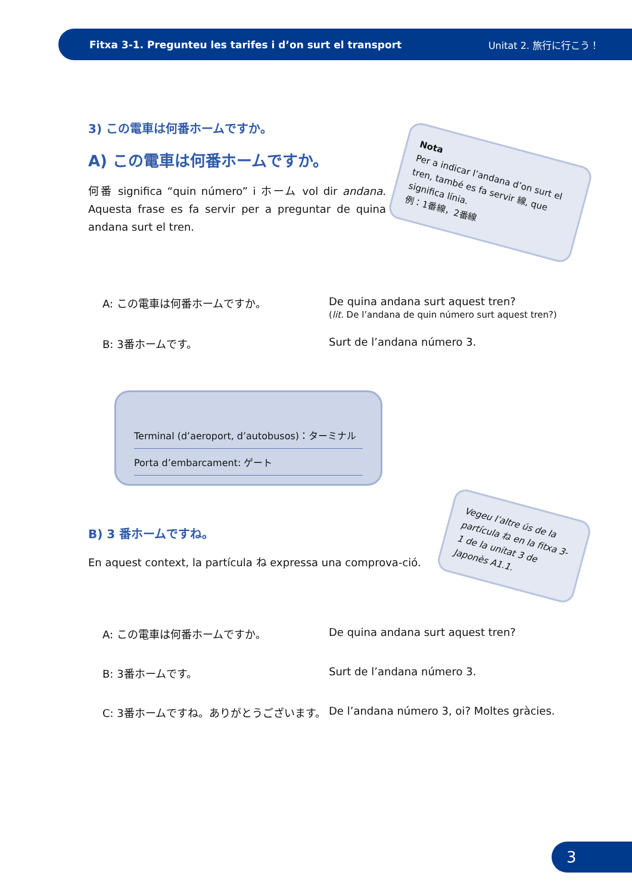Fitxa 3-1. Pregunteu les tarifes i d’on surt el transport Unitat 2. 旅行に行こう！
3) この電車は何番ホームですか。
A) この電車は何番ホームですか。
何番 significa “quin número” i ホーム vol dir andana. Aquesta frase es fa servir per a preguntar de quina andana surt el tren.
Nota
Per a indicar l’andana d’on surt el tren, també es fa servir 線, que significa línia.
例：1番線，2番線
A: この電車は何番ホームですか。 De quina andana surt aquest tren?
(lit. De l’andana de quin número surt aquest tren?)
B: 3番ホームです。 Surt de l’andana número 3.
Terminal (d’aeroport, d’autobusos)：ターミナル
Porta d’embarcament: ゲート
B) 3 番ホームですね。
En aquest context, la partícula ね expressa una comprova-ció.
Vegeu l’altre ús de la partícula ね en la fitxa 3-1 de la unitat 3 de Japonès A1.1.
A: この電車は何番ホームですか。 De quina andana surt aquest tren?
B: 3番ホームです。 Surt de l’andana número 3.
C: 3番ホームですね。ありがとうございます。
De l’andana número 3, oi? Moltes gràcies.
3